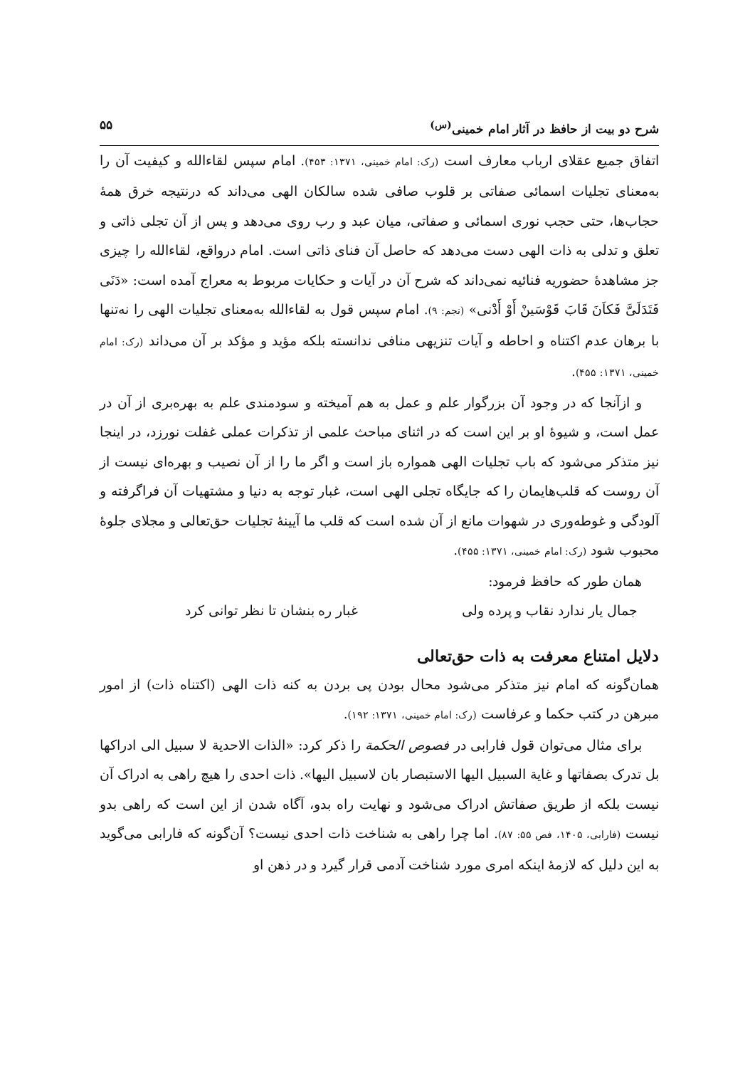شرح دو بیت از حافظ در آثار امام خمینی<sup>(س)</sup> ۵۵
اتفاق جمیع عقلای ارباب معارف است (رک: امام خمینی، ۱۳۷۱: ۴۵۳). امام سپس لقاءالله و کیفیت آن را به‌معنای تجلیات اسمائی صفاتی بر قلوب صافی شده سالکان الهی می‌داند که درنتیجه خرق همهٔ حجاب‌ها، حتی حجب نوری اسمائی و صفاتی، میان عبد و رب روی می‌دهد و پس از آن تجلی ذاتی و تعلق و تدلی به ذات الهی دست می‌دهد که حاصل آن فنای ذاتی است. امام درواقع، لقاءالله را چیزی جز مشاهدهٔ حضوریه فنائیه نمی‌داند که شرح آن در آیات و حکایات مربوط به معراج آمده است: «دَنَی فَتَدَلَیَّ فَکاَنَ قَابَ قَوْسَینْ أَوْ أَدْنی» (نجم: ۹). امام سپس قول به لقاءالله به‌معنای تجلیات الهی را نه‌تنها با برهان عدم اکتناه و احاطه و آیات تنزیهی منافی ندانسته بلکه مؤید و مؤکد بر آن می‌داند (رک: امام خمینی، ۱۳۷۱: ۴۵۵).
و ازآنجا که در وجود آن بزرگوار علم و عمل به هم آمیخته و سودمندی علم به بهره‌بری از آن در عمل است، و شیوهٔ او بر این است که در اثنای مباحث علمی از تذکرات عملی غفلت نورزد، در اینجا نیز متذکر می‌شود که باب تجلیات الهی همواره باز است و اگر ما را از آن نصیب و بهره‌ای نیست از آن روست که قلب‌هایمان را که جایگاه تجلی الهی است، غبار توجه به دنیا و مشتهیات آن فراگرفته و آلودگی و غوطه‌وری در شهوات مانع از آن شده است که قلب ما آیینهٔ تجلیات حق‌تعالی و مجلای جلوهٔ محبوب شود (رک: امام خمینی، ۱۳۷۱: ۴۵۵).
همان طور که حافظ فرمود:
جمال یار ندارد نقاب و پرده ولی غبار ره بنشان تا نظر توانی کرد
دلایل امتناع معرفت به ذات حق‌تعالی
همان‌گونه که امام نیز متذکر می‌شود محال بودن پی بردن به کنه ذات الهی (اکتناه ذات) از امور مبرهن در کتب حکما و عرفاست (رک: امام خمینی، ۱۳۷۱: ۱۹۲).
برای مثال می‌توان قول فارابی در فصوص الحکمة را ذکر کرد: «الذات الاحدیة لا سبیل الی ادراکها بل تدرک بصفاتها و غایة السبیل الیها الاستبصار بان لاسبیل الیها». ذات احدی را هیچ راهی به ادراک آن نیست بلکه از طریق صفاتش ادراک می‌شود و نهایت راه بدو، آگاه شدن از این است که راهی بدو نیست (فارابی، ۱۴۰۵، فص ۵۵: ۸۷). اما چرا راهی به شناخت ذات احدی نیست؟ آن‌گونه که فارابی می‌گوید به این دلیل که لازمهٔ اینکه امری مورد شناخت آدمی قرار گیرد و در ذهن او